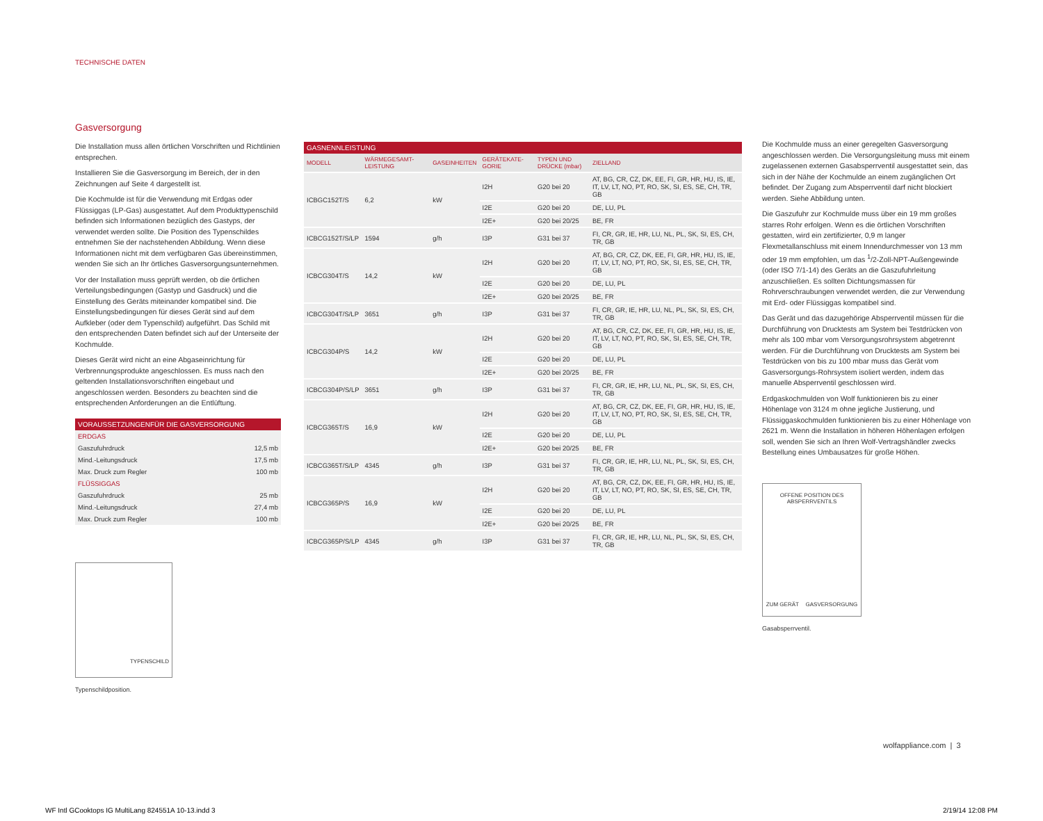TECHNISCHE DATEN
Gasversorgung
Die Installation muss allen örtlichen Vorschriften und Richtlinien entsprechen.
Installieren Sie die Gasversorgung im Bereich, der in den Zeichnungen auf Seite 4 dargestellt ist.
Die Kochmulde ist für die Verwendung mit Erdgas oder Flüssiggas (LP-Gas) ausgestattet. Auf dem Produkttypenschild befinden sich Informationen bezüglich des Gastyps, der verwendet werden sollte. Die Position des Typenschildes entnehmen Sie der nachstehenden Abbildung. Wenn diese Informationen nicht mit dem verfügbaren Gas übereinstimmen, wenden Sie sich an Ihr örtliches Gasversorgungsunternehmen.
Vor der Installation muss geprüft werden, ob die örtlichen Verteilungsbedingungen (Gastyp und Gasdruck) und die Einstellung des Geräts miteinander kompatibel sind. Die Einstellungsbedingungen für dieses Gerät sind auf dem Aufkleber (oder dem Typenschild) aufgeführt. Das Schild mit den entsprechenden Daten befindet sich auf der Unterseite der Kochmulde.
Dieses Gerät wird nicht an eine Abgaseinrichtung für Verbrennungsprodukte angeschlossen. Es muss nach den geltenden Installationsvorschriften eingebaut und angeschlossen werden. Besonders zu beachten sind die entsprechenden Anforderungen an die Entlüftung.
VORAUSSETZUNGENFÜR DIE GASVERSORGUNG
| ERDGAS | |
| Gaszufuhrdruck | 12,5 mb |
| Mind.-Leitungsdruck | 17,5 mb |
| Max. Druck zum Regler | 100 mb |
| FLÜSSIGGAS | |
| Gaszufuhrdruck | 25 mb |
| Mind.-Leitungsdruck | 27,4 mb |
| Max. Druck zum Regler | 100 mb |
TYPENSCHILD
Typenschildposition.
GASNENNLEISTUNG
| MODELL | WÄRMEGESAMT-LEISTUNG | GASEINHEITEN | GERÄTEKATE-GORIE | TYPEN UND DRÜCKE (mbar) | ZIELLAND |
| --- | --- | --- | --- | --- | --- |
| ICBGC152T/S | 6,2 | kW | I2H | G20 bei 20 | AT, BG, CR, CZ, DK, EE, FI, GR, HR, HU, IS, IE, IT, LV, LT, NO, PT, RO, SK, SI, ES, SE, CH, TR, GB |
| | | | I2E | G20 bei 20 | DE, LU, PL |
| | | | I2E+ | G20 bei 20/25 | BE, FR |
| ICBCG152T/S/LP | 1594 | g/h | I3P | G31 bei 37 | FI, CR, GR, IE, HR, LU, NL, PL, SK, SI, ES, CH, TR, GB |
| ICBCG304T/S | 14,2 | kW | I2H | G20 bei 20 | AT, BG, CR, CZ, DK, EE, FI, GR, HR, HU, IS, IE, IT, LV, LT, NO, PT, RO, SK, SI, ES, SE, CH, TR, GB |
| | | | I2E | G20 bei 20 | DE, LU, PL |
| | | | I2E+ | G20 bei 20/25 | BE, FR |
| ICBCG304T/S/LP | 3651 | g/h | I3P | G31 bei 37 | FI, CR, GR, IE, HR, LU, NL, PL, SK, SI, ES, CH, TR, GB |
| ICBCG304P/S | 14,2 | kW | I2H | G20 bei 20 | AT, BG, CR, CZ, DK, EE, FI, GR, HR, HU, IS, IE, IT, LV, LT, NO, PT, RO, SK, SI, ES, SE, CH, TR, GB |
| | | | I2E | G20 bei 20 | DE, LU, PL |
| | | | I2E+ | G20 bei 20/25 | BE, FR |
| ICBCG304P/S/LP | 3651 | g/h | I3P | G31 bei 37 | FI, CR, GR, IE, HR, LU, NL, PL, SK, SI, ES, CH, TR, GB |
| ICBCG365T/S | 16,9 | kW | I2H | G20 bei 20 | AT, BG, CR, CZ, DK, EE, FI, GR, HR, HU, IS, IE, IT, LV, LT, NO, PT, RO, SK, SI, ES, SE, CH, TR, GB |
| | | | I2E | G20 bei 20 | DE, LU, PL |
| | | | I2E+ | G20 bei 20/25 | BE, FR |
| ICBCG365T/S/LP | 4345 | g/h | I3P | G31 bei 37 | FI, CR, GR, IE, HR, LU, NL, PL, SK, SI, ES, CH, TR, GB |
| ICBCG365P/S | 16,9 | kW | I2H | G20 bei 20 | AT, BG, CR, CZ, DK, EE, FI, GR, HR, HU, IS, IE, IT, LV, LT, NO, PT, RO, SK, SI, ES, SE, CH, TR, GB |
| | | | I2E | G20 bei 20 | DE, LU, PL |
| | | | I2E+ | G20 bei 20/25 | BE, FR |
| ICBCG365P/S/LP | 4345 | g/h | I3P | G31 bei 37 | FI, CR, GR, IE, HR, LU, NL, PL, SK, SI, ES, CH, TR, GB |
Die Kochmulde muss an einer geregelten Gasversorgung angeschlossen werden. Die Versorgungsleitung muss mit einem zugelassenen externen Gasabsperrventil ausgestattet sein, das sich in der Nähe der Kochmulde an einem zugänglichen Ort befindet. Der Zugang zum Absperrventil darf nicht blockiert werden. Siehe Abbildung unten.
Die Gaszufuhr zur Kochmulde muss über ein 19 mm großes starres Rohr erfolgen. Wenn es die örtlichen Vorschriften gestatten, wird ein zertifizierter, 0,9 m langer Flexmetallanschluss mit einem Innendurchmesser von 13 mm oder 19 mm empfohlen, um das <sup>1</sup>/2-Zoll-NPT-Außengewinde (oder ISO 7/1-14) des Geräts an die Gaszufuhrleitung anzuschließen. Es sollten Dichtungsmassen für Rohrverschraubungen verwendet werden, die zur Verwendung mit Erd- oder Flüssiggas kompatibel sind.
Das Gerät und das dazugehörige Absperrventil müssen für die Durchführung von Drucktests am System bei Testdrücken von mehr als 100 mbar vom Versorgungsrohrsystem abgetrennt werden. Für die Durchführung von Drucktests am System bei Testdrücken von bis zu 100 mbar muss das Gerät vom Gasversorgungs-Rohrsystem isoliert werden, indem das manuelle Absperrventil geschlossen wird.
Erdgaskochmulden von Wolf funktionieren bis zu einer Höhenlage von 3124 m ohne jegliche Justierung, und Flüssiggaskochmulden funktionieren bis zu einer Höhenlage von 2621 m. Wenn die Installation in höheren Höhenlagen erfolgen soll, wenden Sie sich an Ihren Wolf-Vertragshändler zwecks Bestellung eines Umbausatzes für große Höhen.
OFFENE POSITION DES
ABSPERRVENTILS
ZUM GERÄT GASVERSORGUNG
Gasabsperrventil.
wolfappliance.com | 3
WF Intl GCooktops IG MultiLang 824551A 10-13.indd 3
2/19/14 12:08 PM